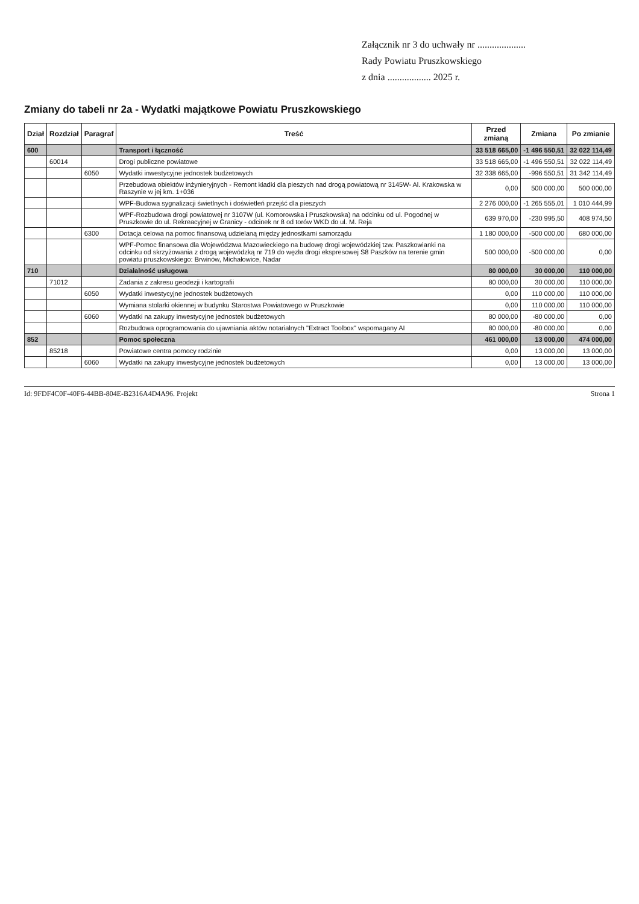Załącznik nr 3 do uchwały nr ....................
Rady Powiatu Pruszkowskiego
z dnia .................. 2025 r.
Zmiany do tabeli nr 2a - Wydatki majątkowe Powiatu Pruszkowskiego
| Dział | Rozdział | Paragraf | Treść | Przed zmianą | Zmiana | Po zmianie |
| --- | --- | --- | --- | --- | --- | --- |
| 600 | | | Transport i łączność | 33 518 665,00 | -1 496 550,51 | 32 022 114,49 |
| | 60014 | | Drogi publiczne powiatowe | 33 518 665,00 | -1 496 550,51 | 32 022 114,49 |
| | | 6050 | Wydatki inwestycyjne jednostek budżetowych | 32 338 665,00 | -996 550,51 | 31 342 114,49 |
| | | | Przebudowa obiektów inżynieryjnych - Remont kładki dla pieszych nad drogą powiatową nr 3145W- Al. Krakowska w Raszynie w jej km. 1+036 | 0,00 | 500 000,00 | 500 000,00 |
| | | | WPF-Budowa sygnalizacji świetlnych i doświetleń przejść dla pieszych | 2 276 000,00 | -1 265 555,01 | 1 010 444,99 |
| | | | WPF-Rozbudowa drogi powiatowej nr 3107W (ul. Komorowska i Pruszkowska) na odcinku od ul. Pogodnej w Pruszkowie do ul. Rekreacyjnej w Granicy - odcinek nr 8 od torów WKD do ul. M. Reja | 639 970,00 | -230 995,50 | 408 974,50 |
| | | 6300 | Dotacja celowa na pomoc finansową udzielaną między jednostkami samorządu | 1 180 000,00 | -500 000,00 | 680 000,00 |
| | | | WPF-Pomoc finansowa dla Województwa Mazowieckiego na budowę drogi wojewódzkiej tzw. Paszkowianki na odcinku od skrzyżowania z drogą wojewódzką nr 719 do węzła drogi ekspresowej S8 Paszków na terenie gmin powiatu pruszkowskiego: Brwinów, Michałowice, Nadar | 500 000,00 | -500 000,00 | 0,00 |
| 710 | | | Działalność usługowa | 80 000,00 | 30 000,00 | 110 000,00 |
| | 71012 | | Zadania z zakresu geodezji i kartografii | 80 000,00 | 30 000,00 | 110 000,00 |
| | | 6050 | Wydatki inwestycyjne jednostek budżetowych | 0,00 | 110 000,00 | 110 000,00 |
| | | | Wymiana stolarki okiennej w budynku Starostwa Powiatowego w Pruszkowie | 0,00 | 110 000,00 | 110 000,00 |
| | | 6060 | Wydatki na zakupy inwestycyjne jednostek budżetowych | 80 000,00 | -80 000,00 | 0,00 |
| | | | Rozbudowa oprogramowania do ujawniania aktów notarialnych "Extract Toolbox" wspomagany AI | 80 000,00 | -80 000,00 | 0,00 |
| 852 | | | Pomoc społeczna | 461 000,00 | 13 000,00 | 474 000,00 |
| | 85218 | | Powiatowe centra pomocy rodzinie | 0,00 | 13 000,00 | 13 000,00 |
| | | 6060 | Wydatki na zakupy inwestycyjne jednostek budżetowych | 0,00 | 13 000,00 | 13 000,00 |
Id: 9FDF4C0F-40F6-44BB-804E-B2316A4D4A96. Projekt Strona 1